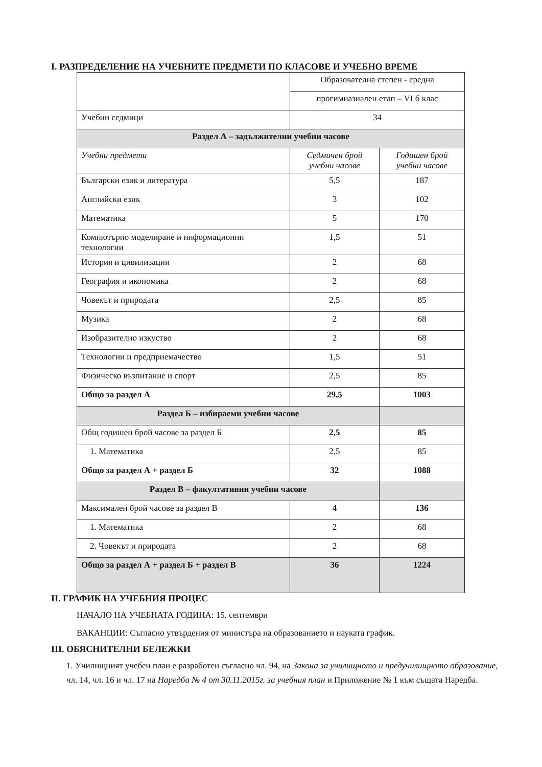I. РАЗПРЕДЕЛЕНИЕ НА УЧЕБНИТЕ ПРЕДМЕТИ ПО КЛАСОВЕ И УЧЕБНО ВРЕМЕ
| | Образователна степен - средна | |
| | прогимназиален етап – VI б клас | |
| Учебни седмици | 34 | |
| Раздел А – задължителни учебни часове | | |
| Учебни предмети | Седмичен брой учебни часове | Годишен брой учебни часове |
| Български език и литература | 5,5 | 187 |
| Английски език | 3 | 102 |
| Математика | 5 | 170 |
| Компютърно моделиране и информационни технологии | 1,5 | 51 |
| История и цивилизации | 2 | 68 |
| География и икономика | 2 | 68 |
| Човекът и природата | 2,5 | 85 |
| Музика | 2 | 68 |
| Изобразително изкуство | 2 | 68 |
| Технологии и предприемачество | 1,5 | 51 |
| Физическо възпитание и спорт | 2,5 | 85 |
| Общо за раздел А | 29,5 | 1003 |
| Раздел Б – избираеми учебни часове | | |
| Общ годишен брой часове за раздел Б | 2,5 | 85 |
| 1. Математика | 2,5 | 85 |
| Общо за раздел А + раздел Б | 32 | 1088 |
| Раздел В – факултативни учебни часове | | |
| Максимален брой часове за раздел В | 4 | 136 |
| 1. Математика | 2 | 68 |
| 2. Човекът и природата | 2 | 68 |
| Общо за раздел А + раздел Б + раздел В | 36 | 1224 |
II. ГРАФИК НА УЧЕБНИЯ ПРОЦЕС
НАЧАЛО НА УЧЕБНАТА ГОДИНА: 15. септември
ВАКАНЦИИ: Съгласно утвърдения от министъра на образованието и науката график.
III. ОБЯСНИТЕЛНИ БЕЛЕЖКИ
1. Училищният учебен план е разработен съгласно чл. 94, на Закона за училищното и предучилищното образование, чл. 14, чл. 16 и чл. 17 на Наредба № 4 от 30.11.2015г. за учебния план и Приложение № 1 към същата Наредба.